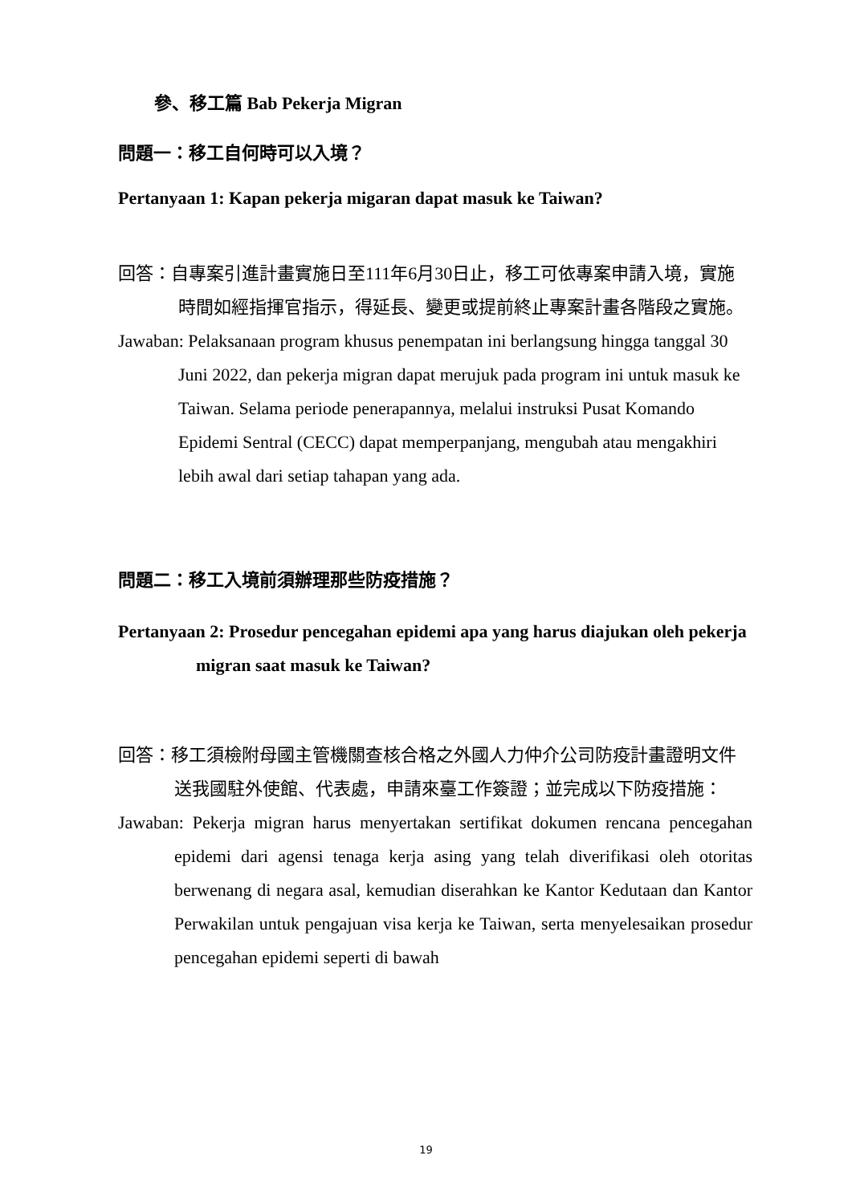參、移工篇 Bab Pekerja Migran
問題一：移工自何時可以入境？
Pertanyaan 1: Kapan pekerja migaran dapat masuk ke Taiwan?
回答：自專案引進計畫實施日至111年6月30日止，移工可依專案申請入境，實施時間如經指揮官指示，得延長、變更或提前終止專案計畫各階段之實施。
Jawaban: Pelaksanaan program khusus penempatan ini berlangsung hingga tanggal 30 Juni 2022, dan pekerja migran dapat merujuk pada program ini untuk masuk ke Taiwan. Selama periode penerapannya, melalui instruksi Pusat Komando Epidemi Sentral (CECC) dapat memperpanjang, mengubah atau mengakhiri lebih awal dari setiap tahapan yang ada.
問題二：移工入境前須辦理那些防疫措施？
Pertanyaan 2: Prosedur pencegahan epidemi apa yang harus diajukan oleh pekerja migran saat masuk ke Taiwan?
回答：移工須檢附母國主管機關查核合格之外國人力仲介公司防疫計畫證明文件送我國駐外使館、代表處，申請來臺工作簽證；並完成以下防疫措施：
Jawaban: Pekerja migran harus menyertakan sertifikat dokumen rencana pencegahan epidemi dari agensi tenaga kerja asing yang telah diverifikasi oleh otoritas berwenang di negara asal, kemudian diserahkan ke Kantor Kedutaan dan Kantor Perwakilan untuk pengajuan visa kerja ke Taiwan, serta menyelesaikan prosedur pencegahan epidemi seperti di bawah
19